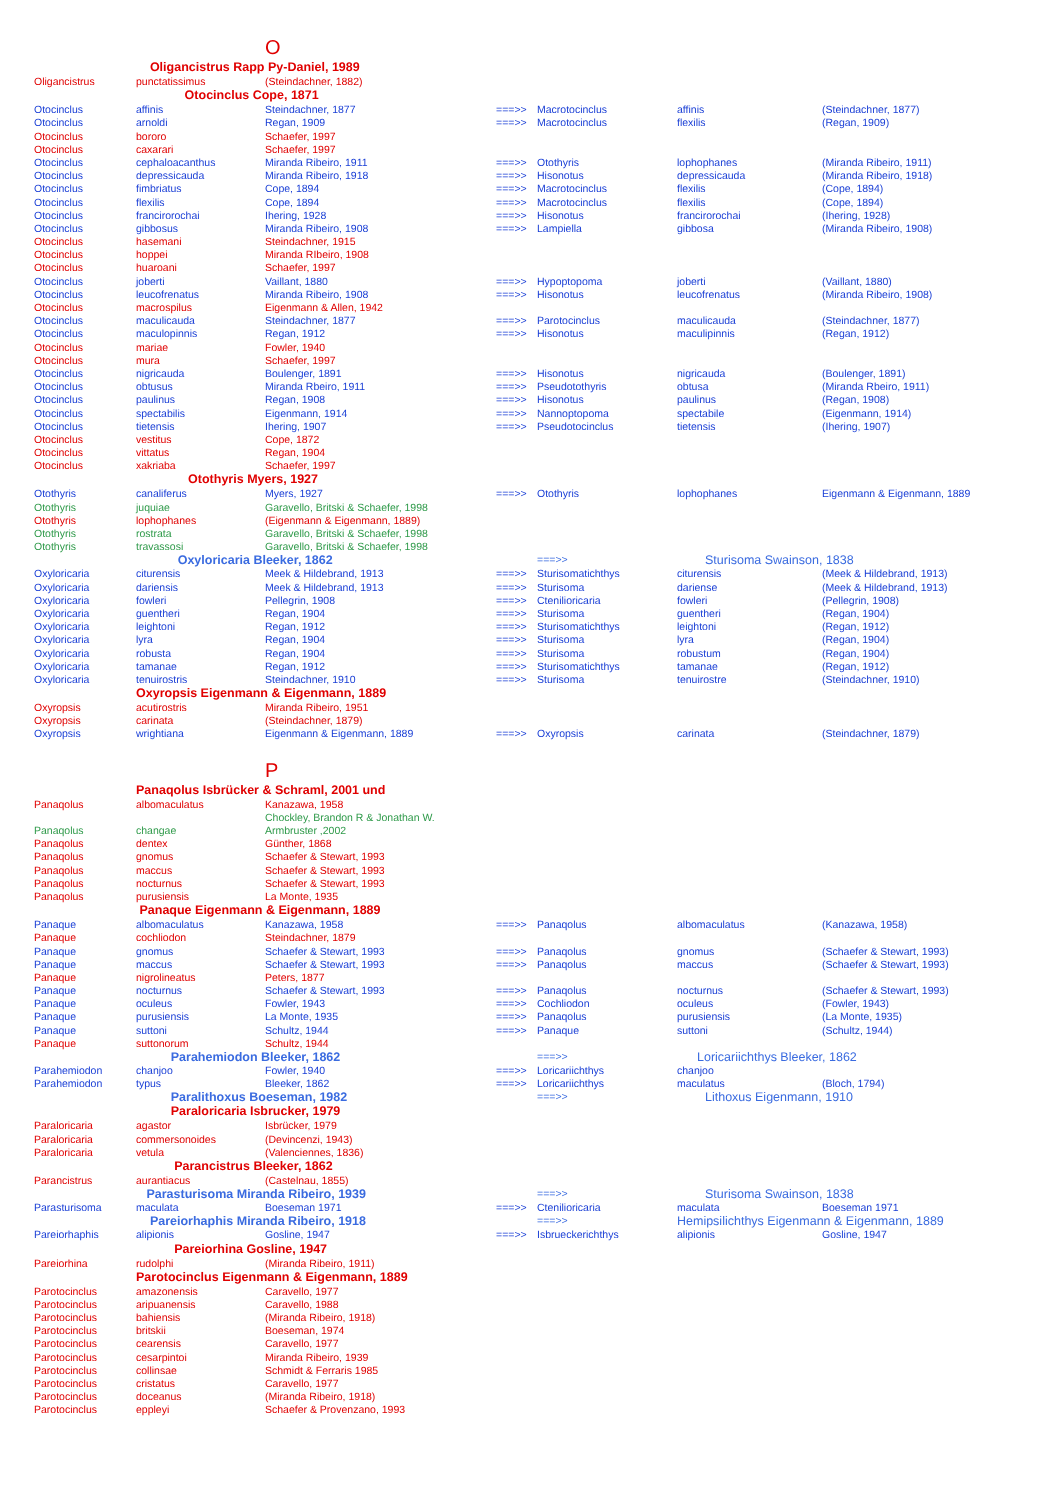| | | O | | | | |
| | Oligancistrus Rapp Py-Daniel, 1989 | | | | | |
| Oligancistrus | punctatissimus | (Steindachner, 1882) | | | | |
| | Otocinclus Cope, 1871 | | | | | |
| Otocinclus | affinis | Steindachner, 1877 | ===>> | Macrotocinclus | affinis | (Steindachner, 1877) |
| Otocinclus | arnoldi | Regan, 1909 | ===>> | Macrotocinclus | flexilis | (Regan, 1909) |
| Otocinclus | bororo | Schaefer, 1997 | | | | |
| Otocinclus | caxarari | Schaefer, 1997 | | | | |
| Otocinclus | cephaloacanthus | Miranda Ribeiro, 1911 | ===>> | Otothyris | lophophanes | (Miranda Ribeiro, 1911) |
| Otocinclus | depressicauda | Miranda Ribeiro, 1918 | ===>> | Hisonotus | depressicauda | (Miranda Ribeiro, 1918) |
| Otocinclus | fimbriatus | Cope, 1894 | ===>> | Macrotocinclus | flexilis | (Cope, 1894) |
| Otocinclus | flexilis | Cope, 1894 | ===>> | Macrotocinclus | flexilis | (Cope, 1894) |
| Otocinclus | francirorochai | Ihering, 1928 | ===>> | Hisonotus | francirorochai | (Ihering, 1928) |
| Otocinclus | gibbosus | Miranda Ribeiro, 1908 | ===>> | Lampiella | gibbosa | (Miranda Ribeiro, 1908) |
| Otocinclus | hasemani | Steindachner, 1915 | | | | |
| Otocinclus | hoppei | Miranda RIbeiro, 1908 | | | | |
| Otocinclus | huaroani | Schaefer, 1997 | | | | |
| Otocinclus | joberti | Vaillant, 1880 | ===>> | Hypoptopoma | joberti | (Vaillant, 1880) |
| Otocinclus | leucofrenatus | Miranda Ribeiro, 1908 | ===>> | Hisonotus | leucofrenatus | (Miranda Ribeiro, 1908) |
| Otocinclus | macrospilus | Eigenmann & Allen, 1942 | | | | |
| Otocinclus | maculicauda | Steindachner, 1877 | ===>> | Parotocinclus | maculicauda | (Steindachner, 1877) |
| Otocinclus | maculopinnis | Regan, 1912 | ===>> | Hisonotus | maculipinnis | (Regan, 1912) |
| Otocinclus | mariae | Fowler, 1940 | | | | |
| Otocinclus | mura | Schaefer, 1997 | | | | |
| Otocinclus | nigricauda | Boulenger, 1891 | ===>> | Hisonotus | nigricauda | (Boulenger, 1891) |
| Otocinclus | obtusus | Miranda Rbeiro, 1911 | ===>> | Pseudotothyris | obtusa | (Miranda Rbeiro, 1911) |
| Otocinclus | paulinus | Regan, 1908 | ===>> | Hisonotus | paulinus | (Regan, 1908) |
| Otocinclus | spectabilis | Eigenmann, 1914 | ===>> | Nannoptopoma | spectabile | (Eigenmann, 1914) |
| Otocinclus | tietensis | Ihering, 1907 | ===>> | Pseudotocinclus | tietensis | (Ihering, 1907) |
| Otocinclus | vestitus | Cope, 1872 | | | | |
| Otocinclus | vittatus | Regan, 1904 | | | | |
| Otocinclus | xakriaba | Schaefer, 1997 | | | | |
| | Otothyris Myers, 1927 | | | | | |
| Otothyris | canaliferus | Myers, 1927 | ===>> | Otothyris | lophophanes | Eigenmann & Eigenmann, 1889 |
| Otothyris | juquiae | Garavello, Britski & Schaefer, 1998 | | | | |
| Otothyris | lophophanes | (Eigenmann & Eigenmann, 1889) | | | | |
| Otothyris | rostrata | Garavello, Britski & Schaefer, 1998 | | | | |
| Otothyris | travassosi | Garavello, Britski & Schaefer, 1998 | | | | |
| | Oxyloricaria Bleeker, 1862 | | | ===>> | Sturisoma Swainson, 1838 | |
| Oxyloricaria | citurensis | Meek & Hildebrand, 1913 | ===>> | Sturisomatichthys | citurensis | (Meek & Hildebrand, 1913) |
| Oxyloricaria | dariensis | Meek & Hildebrand, 1913 | ===>> | Sturisoma | dariense | (Meek & Hildebrand, 1913) |
| Oxyloricaria | fowleri | Pellegrin, 1908 | ===>> | Ctenilioricaria | fowleri | (Pellegrin, 1908) |
| Oxyloricaria | guentheri | Regan, 1904 | ===>> | Sturisoma | guentheri | (Regan, 1904) |
| Oxyloricaria | leightoni | Regan, 1912 | ===>> | Sturisomatichthys | leightoni | (Regan, 1912) |
| Oxyloricaria | lyra | Regan, 1904 | ===>> | Sturisoma | lyra | (Regan, 1904) |
| Oxyloricaria | robusta | Regan, 1904 | ===>> | Sturisoma | robustum | (Regan, 1904) |
| Oxyloricaria | tamanae | Regan, 1912 | ===>> | Sturisomatichthys | tamanae | (Regan, 1912) |
| Oxyloricaria | tenuirostris | Steindachner, 1910 | ===>> | Sturisoma | tenuirostre | (Steindachner, 1910) |
| | Oxyropsis Eigenmann & Eigenmann, 1889 | | | | | |
| Oxyropsis | acutirostris | Miranda Ribeiro, 1951 | | | | |
| Oxyropsis | carinata | (Steindachner, 1879) | | | | |
| Oxyropsis | wrightiana | Eigenmann & Eigenmann, 1889 | ===>> | Oxyropsis | carinata | (Steindachner, 1879) |
| | | P | | | | |
| | Panaqolus Isbrücker & Schraml, 2001 und | | | | | |
| Panaqolus | albomaculatus | Kanazawa, 1958 | | | | |
| | | Chockley, Brandon R & Jonathan W. | | | | |
| Panaqolus | changae | Armbruster ,2002 | | | | |
| Panaqolus | dentex | Günther, 1868 | | | | |
| Panaqolus | gnomus | Schaefer & Stewart, 1993 | | | | |
| Panaqolus | maccus | Schaefer & Stewart, 1993 | | | | |
| Panaqolus | nocturnus | Schaefer & Stewart, 1993 | | | | |
| Panaqolus | purusiensis | La Monte, 1935 | | | | |
| | Panaque Eigenmann & Eigenmann, 1889 | | | | | |
| Panaque | albomaculatus | Kanazawa, 1958 | ===>> | Panaqolus | albomaculatus | (Kanazawa, 1958) |
| Panaque | cochliodon | Steindachner, 1879 | | | | |
| Panaque | gnomus | Schaefer & Stewart, 1993 | ===>> | Panaqolus | gnomus | (Schaefer & Stewart, 1993) |
| Panaque | maccus | Schaefer & Stewart, 1993 | ===>> | Panaqolus | maccus | (Schaefer & Stewart, 1993) |
| Panaque | nigrolineatus | Peters, 1877 | | | | |
| Panaque | nocturnus | Schaefer & Stewart, 1993 | ===>> | Panaqolus | nocturnus | (Schaefer & Stewart, 1993) |
| Panaque | oculeus | Fowler, 1943 | ===>> | Cochliodon | oculeus | (Fowler, 1943) |
| Panaque | purusiensis | La Monte, 1935 | ===>> | Panaqolus | purusiensis | (La Monte, 1935) |
| Panaque | suttoni | Schultz, 1944 | ===>> | Panaque | suttoni | (Schultz, 1944) |
| Panaque | suttonorum | Schultz, 1944 | | | | |
| | Parahemiodon Bleeker, 1862 | | | ===>> | Loricariichthys Bleeker, 1862 | |
| Parahemiodon | chanjoo | Fowler, 1940 | ===>> | Loricariichthys | chanjoo | |
| Parahemiodon | typus | Bleeker, 1862 | ===>> | Loricariichthys | maculatus | (Bloch, 1794) |
| | Paralithoxus Boeseman, 1982 | | | ===>> | Lithoxus Eigenmann, 1910 | |
| | Paraloricaria Isbrucker, 1979 | | | | | |
| Paraloricaria | agastor | Isbrücker, 1979 | | | | |
| Paraloricaria | commersonoides | (Devincenzi, 1943) | | | | |
| Paraloricaria | vetula | (Valenciennes, 1836) | | | | |
| | Parancistrus Bleeker, 1862 | | | | | |
| Parancistrus | aurantiacus | (Castelnau, 1855) | | | | |
| | Parasturisoma Miranda Ribeiro, 1939 | | | ===>> | Sturisoma Swainson, 1838 | |
| Parasturisoma | maculata | Boeseman 1971 | ===>> | Ctenilioricaria | maculata | Boeseman 1971 |
| | Pareiorhaphis Miranda Ribeiro, 1918 | | | ===>> | Hemipsilichthys Eigenmann & Eigenmann, 1889 | |
| Pareiorhaphis | alipionis | Gosline, 1947 | ===>> | Isbrueckerichthys | alipionis | Gosline, 1947 |
| | Pareiorhina Gosline, 1947 | | | | | |
| Pareiorhina | rudolphi | (Miranda Ribeiro, 1911) | | | | |
| | Parotocinclus Eigenmann & Eigenmann, 1889 | | | | | |
| Parotocinclus | amazonensis | Caravello, 1977 | | | | |
| Parotocinclus | aripuanensis | Caravello, 1988 | | | | |
| Parotocinclus | bahiensis | (Miranda Ribeiro, 1918) | | | | |
| Parotocinclus | britskii | Boeseman, 1974 | | | | |
| Parotocinclus | cearensis | Caravello, 1977 | | | | |
| Parotocinclus | cesarpintoi | Miranda Ribeiro, 1939 | | | | |
| Parotocinclus | collinsae | Schmidt & Ferraris 1985 | | | | |
| Parotocinclus | cristatus | Caravello, 1977 | | | | |
| Parotocinclus | doceanus | (Miranda Ribeiro, 1918) | | | | |
| Parotocinclus | eppleyi | Schaefer & Provenzano, 1993 | | | | |